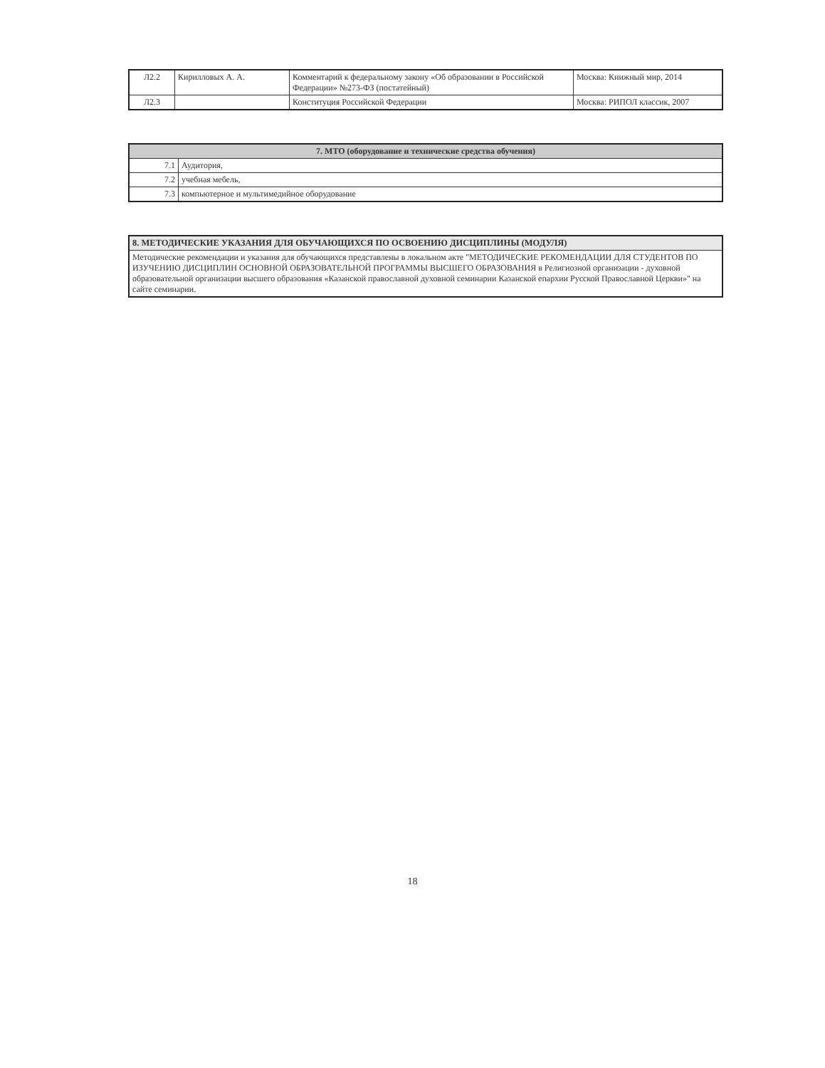| Л2.2 | Кирилловых А. А. | Комментарий к федеральному закону «Об образовании в Российской Федерации» №273-ФЗ (постатейный) | Москва: Книжный мир, 2014 |
| Л2.3 | | Конституция Российской Федерации | Москва: РИПОЛ классик, 2007 |
| 7. МТО (оборудование и технические средства обучения) | |
| --- | --- |
| 7.1 | Аудитория, |
| 7.2 | учебная мебель, |
| 7.3 | компьютерное и мультимедийное оборудование |
| 8. МЕТОДИЧЕСКИЕ УКАЗАНИЯ ДЛЯ ОБУЧАЮЩИХСЯ ПО ОСВОЕНИЮ ДИСЦИПЛИНЫ (МОДУЛЯ) |
| --- |
| Методические рекомендации и указания для обучающихся представлены в локальном акте "МЕТОДИЧЕСКИЕ РЕКОМЕНДАЦИИ ДЛЯ СТУДЕНТОВ ПО ИЗУЧЕНИЮ ДИСЦИПЛИН ОСНОВНОЙ ОБРАЗОВАТЕЛЬНОЙ ПРОГРАММЫ ВЫСШЕГО ОБРАЗОВАНИЯ в Религиозной организации - духовной образовательной организации высшего образования «Казанской православной духовной семинарии Казанской епархии Русской Православной Церкви»" на сайте семинарии. |
18